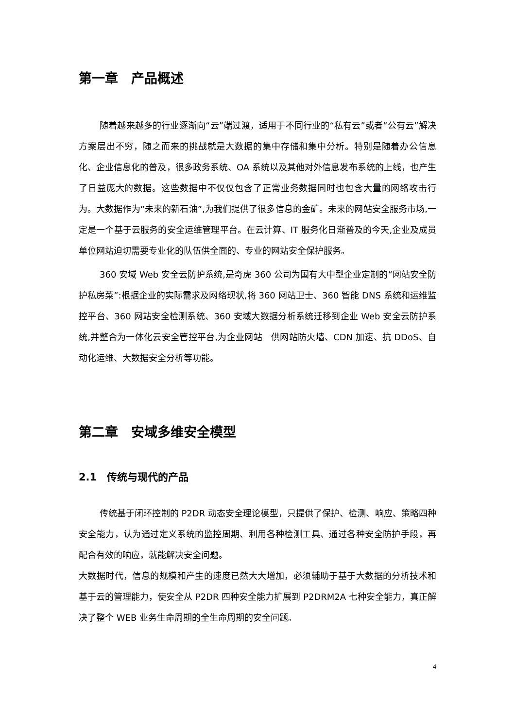第一章　产品概述
随着越来越多的行业逐渐向“云”端过渡，适用于不同行业的“私有云”或者“公有云”解决方案层出不穷，随之而来的挑战就是大数据的集中存储和集中分析。特别是随着办公信息化、企业信息化的普及，很多政务系统、OA 系统以及其他对外信息发布系统的上线，也产生了日益庞大的数据。这些数据中不仅仅包含了正常业务数据同时也包含大量的网络攻击行为。大数据作为“未来的新石油”,为我们提供了很多信息的金矿。未来的网站安全服务市场,一定是一个基于云服务的安全运维管理平台。在云计算、IT 服务化日渐普及的今天,企业及成员单位网站迫切需要专业化的队伍供全面的、专业的网站安全保护服务。
360 安域 Web 安全云防护系统,是奇虎 360 公司为国有大中型企业定制的“网站安全防护私房菜”:根据企业的实际需求及网络现状,将 360 网站卫士、360 智能 DNS 系统和运维监控平台、360 网站安全检测系统、360 安域大数据分析系统迁移到企业 Web 安全云防护系统,并整合为一体化云安全管控平台,为企业网站　供网站防火墙、CDN 加速、抗 DDoS、自动化运维、大数据安全分析等功能。
第二章　安域多维安全模型
2.1　传统与现代的产品
传统基于闭环控制的 P2DR 动态安全理论模型，只提供了保护、检测、响应、策略四种安全能力，认为通过定义系统的监控周期、利用各种检测工具、通过各种安全防护手段，再配合有效的响应，就能解决安全问题。
大数据时代，信息的规模和产生的速度已然大大增加，必须辅助于基于大数据的分析技术和基于云的管理能力，使安全从 P2DR 四种安全能力扩展到 P2DRM2A 七种安全能力，真正解决了整个 WEB 业务生命周期的全生命周期的安全问题。
4